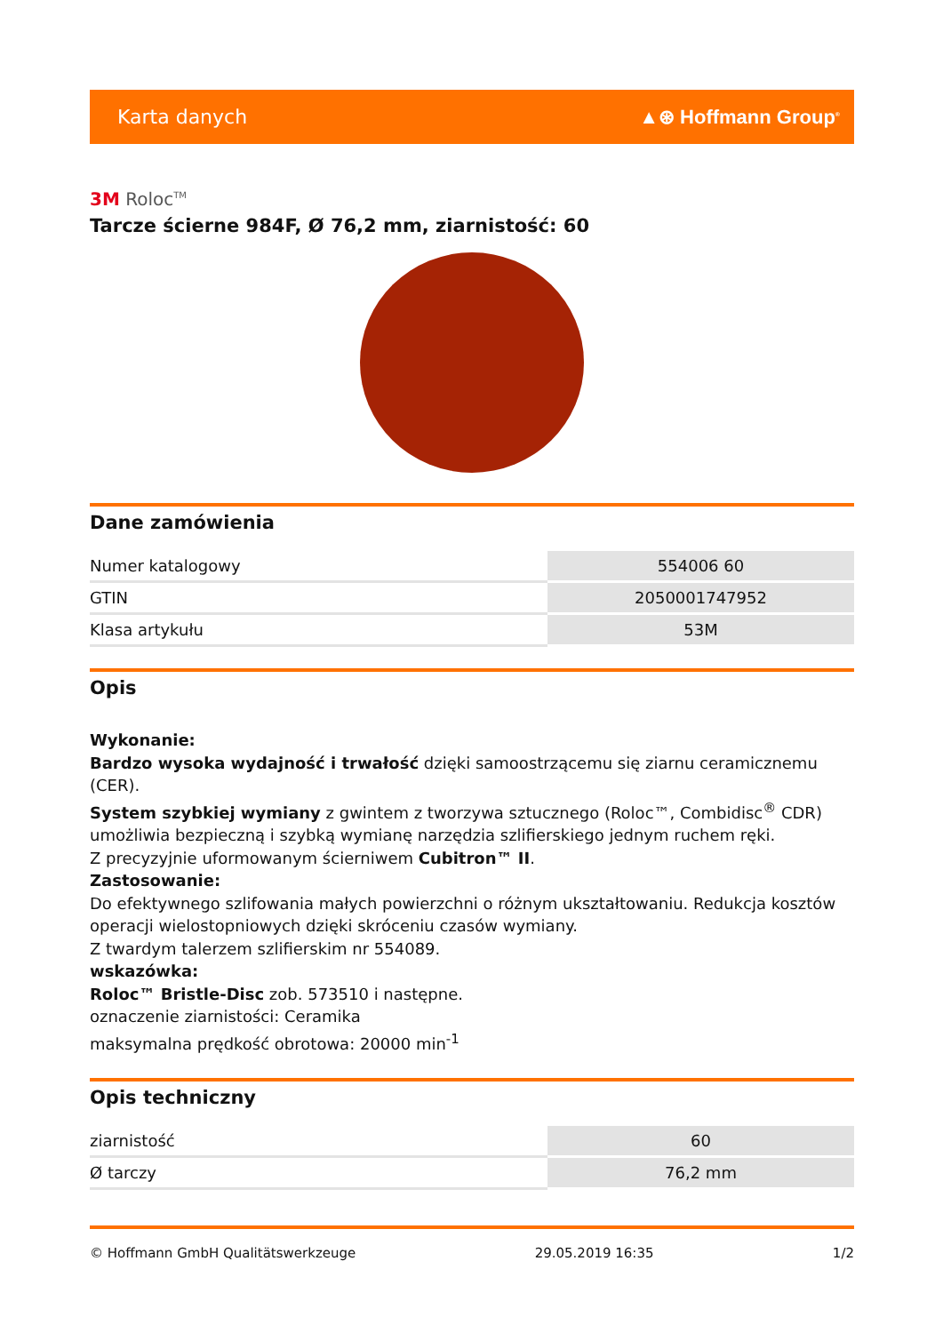Karta danych ▲⊛ Hoffmann Group<sup>®</sup>
3M Roloc<sup>TM</sup>
Tarcze ścierne 984F, Ø 76,2 mm, ziarnistość: 60
Dane zamówienia
| Numer katalogowy | 554006 60 |
| GTIN | 2050001747952 |
| Klasa artykułu | 53M |
Opis
Wykonanie:
Bardzo wysoka wydajność i trwałość dzięki samoostrzącemu się ziarnu ceramicznemu (CER).
System szybkiej wymiany z gwintem z tworzywa sztucznego (Roloc™, Combidisc<sup>®</sup> CDR) umożliwia bezpieczną i szybką wymianę narzędzia szlifierskiego jednym ruchem ręki.
Z precyzyjnie uformowanym ścierniwem Cubitron™ II.
Zastosowanie:
Do efektywnego szlifowania małych powierzchni o różnym ukształtowaniu. Redukcja kosztów operacji wielostopniowych dzięki skróceniu czasów wymiany.
Z twardym talerzem szlifierskim nr 554089.
wskazówka:
Roloc™ Bristle-Disc zob. 573510 i następne.
oznaczenie ziarnistości: Ceramika
maksymalna prędkość obrotowa: 20000 min<sup>-1</sup>
Opis techniczny
| ziarnistość | 60 |
| Ø tarczy | 76,2 mm |
© Hoffmann GmbH Qualitätswerkzeuge 29.05.2019 16:35 1/2